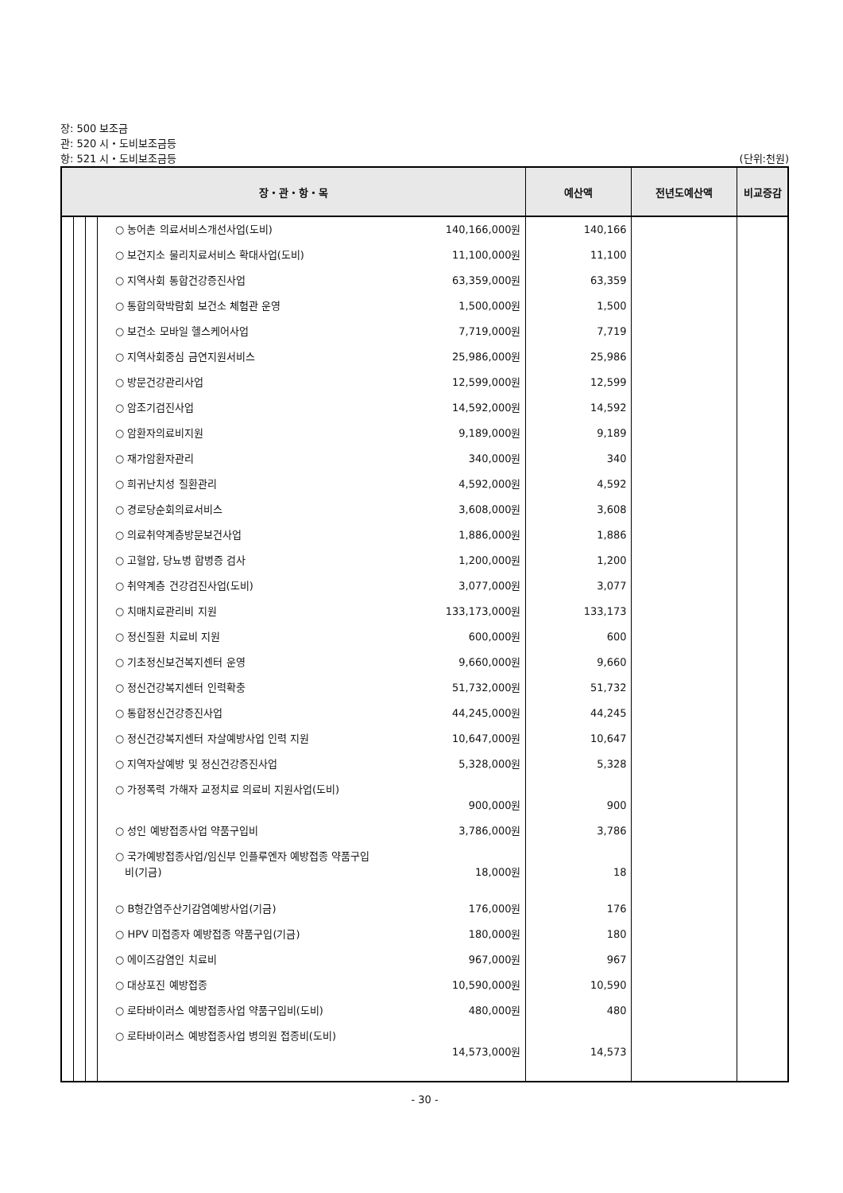장: 500 보조금
관: 520 시・도비보조금등
항: 521 시・도비보조금등 (단위:천원)
| 장・관・항・목 | | | | 예산액 | 전년도예산액 | 비교증감 |
| --- | --- | --- | --- | --- | --- | --- |
| | | | ○ 농어촌 의료서비스개선사업(도비) 140,166,000원 ○ 보건지소 물리치료서비스 확대사업(도비) 11,100,000원 ○ 지역사회 통합건강증진사업 63,359,000원 ○ 통합의학박람회 보건소 체험관 운영 1,500,000원 ○ 보건소 모바일 헬스케어사업 7,719,000원 ○ 지역사회중심 금연지원서비스 25,986,000원 ○ 방문건강관리사업 12,599,000원 ○ 암조기검진사업 14,592,000원 ○ 암환자의료비지원 9,189,000원 ○ 재가암환자관리 340,000원 ○ 희귀난치성 질환관리 4,592,000원 ○ 경로당순회의료서비스 3,608,000원 ○ 의료취약계층방문보건사업 1,886,000원 ○ 고혈압, 당뇨병 합병증 검사 1,200,000원 ○ 취약계층 건강검진사업(도비) 3,077,000원 ○ 치매치료관리비 지원 133,173,000원 ○ 정신질환 치료비 지원 600,000원 ○ 기초정신보건복지센터 운영 9,660,000원 ○ 정신건강복지센터 인력확충 51,732,000원 ○ 통합정신건강증진사업 44,245,000원 ○ 정신건강복지센터 자살예방사업 인력 지원 10,647,000원 ○ 지역자살예방 및 정신건강증진사업 5,328,000원 ○ 가정폭력 가해자 교정치료 의료비 지원사업(도비) 900,000원 ○ 성인 예방접종사업 약품구입비 3,786,000원 ○ 국가예방접종사업/임신부 인플루엔자 예방접종 약품구입 비(기금) 18,000원 ○ B형간염주산기감염예방사업(기금) 176,000원 ○ HPV 미접종자 예방접종 약품구입(기금) 180,000원 ○ 에이즈감염인 치료비 967,000원 ○ 대상포진 예방접종 10,590,000원 ○ 로타바이러스 예방접종사업 약품구입비(도비) 480,000원 ○ 로타바이러스 예방접종사업 병의원 접종비(도비) 14,573,000원 | 140,166 11,100 63,359 1,500 7,719 25,986 12,599 14,592 9,189 340 4,592 3,608 1,886 1,200 3,077 133,173 600 9,660 51,732 44,245 10,647 5,328 900 3,786 18 176 180 967 10,590 480 14,573 | | |
- 30 -